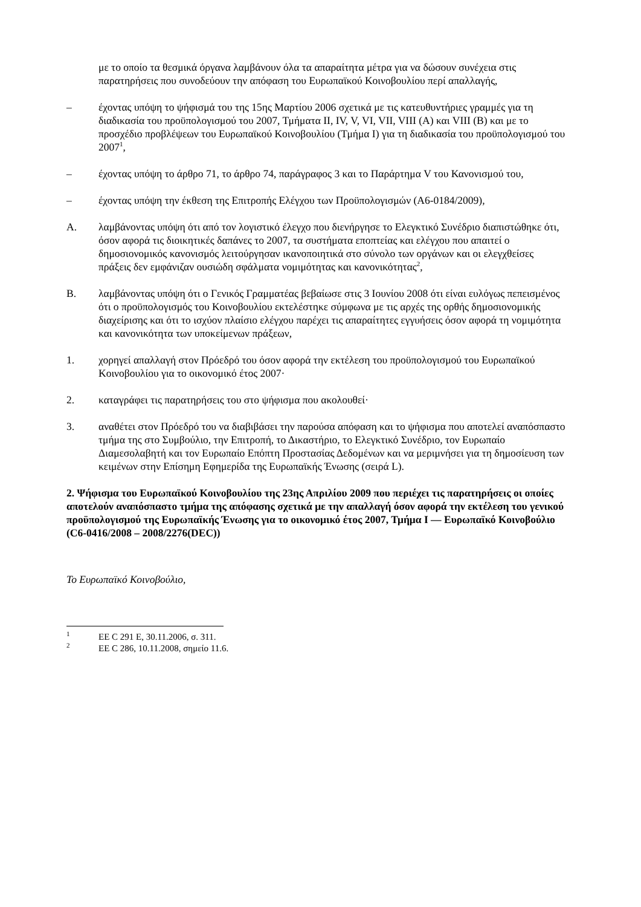με το οποίο τα θεσμικά όργανα λαμβάνουν όλα τα απαραίτητα μέτρα για να δώσουν συνέχεια στις παρατηρήσεις που συνοδεύουν την απόφαση του Ευρωπαϊκού Κοινοβουλίου περί απαλλαγής,
– έχοντας υπόψη το ψήφισμά του της 15ης Μαρτίου 2006 σχετικά με τις κατευθυντήριες γραμμές για τη διαδικασία του προϋπολογισμού του 2007, Τμήματα II, IV, V, VI, VII, VIII (A) και VIII (B) και με το προσχέδιο προβλέψεων του Ευρωπαϊκού Κοινοβουλίου (Τμήμα I) για τη διαδικασία του προϋπολογισμού του 2007<sup>1</sup>,
– έχοντας υπόψη το άρθρο 71, το άρθρο 74, παράγραφος 3 και το Παράρτημα V του Κανονισμού του,
– έχοντας υπόψη την έκθεση της Επιτροπής Ελέγχου των Προϋπολογισμών (A6-0184/2009),
A. λαμβάνοντας υπόψη ότι από τον λογιστικό έλεγχο που διενήργησε το Ελεγκτικό Συνέδριο διαπιστώθηκε ότι, όσον αφορά τις διοικητικές δαπάνες το 2007, τα συστήματα εποπτείας και ελέγχου που απαιτεί ο δημοσιονομικός κανονισμός λειτούργησαν ικανοποιητικά στο σύνολο των οργάνων και οι ελεγχθείσες πράξεις δεν εμφάνιζαν ουσιώδη σφάλματα νομιμότητας και κανονικότητας<sup>2</sup>,
B. λαμβάνοντας υπόψη ότι ο Γενικός Γραμματέας βεβαίωσε στις 3 Ιουνίου 2008 ότι είναι ευλόγως πεπεισμένος ότι ο προϋπολογισμός του Κοινοβουλίου εκτελέστηκε σύμφωνα με τις αρχές της ορθής δημοσιονομικής διαχείρισης και ότι το ισχύον πλαίσιο ελέγχου παρέχει τις απαραίτητες εγγυήσεις όσον αφορά τη νομιμότητα και κανονικότητα των υποκείμενων πράξεων,
1. χορηγεί απαλλαγή στον Πρόεδρό του όσον αφορά την εκτέλεση του προϋπολογισμού του Ευρωπαϊκού Κοινοβουλίου για το οικονομικό έτος 2007·
2. καταγράφει τις παρατηρήσεις του στο ψήφισμα που ακολουθεί·
3. αναθέτει στον Πρόεδρό του να διαβιβάσει την παρούσα απόφαση και το ψήφισμα που αποτελεί αναπόσπαστο τμήμα της στο Συμβούλιο, την Επιτροπή, το Δικαστήριο, το Ελεγκτικό Συνέδριο, τον Ευρωπαίο Διαμεσολαβητή και τον Ευρωπαίο Επόπτη Προστασίας Δεδομένων και να μεριμνήσει για τη δημοσίευση των κειμένων στην Επίσημη Εφημερίδα της Ευρωπαϊκής Ένωσης (σειρά L).
2. Ψήφισμα του Ευρωπαϊκού Κοινοβουλίου της 23ης Απριλίου 2009 που περιέχει τις παρατηρήσεις οι οποίες αποτελούν αναπόσπαστο τμήμα της απόφασης σχετικά με την απαλλαγή όσον αφορά την εκτέλεση του γενικού προϋπολογισμού της Ευρωπαϊκής Ένωσης για το οικονομικό έτος 2007, Τμήμα I — Ευρωπαϊκό Κοινοβούλιο (C6-0416/2008 – 2008/2276(DEC))
Το Ευρωπαϊκό Κοινοβούλιο,
<sup>1</sup> ΕΕ C 291 E, 30.11.2006, σ. 311.
<sup>2</sup> ΕΕ C 286, 10.11.2008, σημείο 11.6.